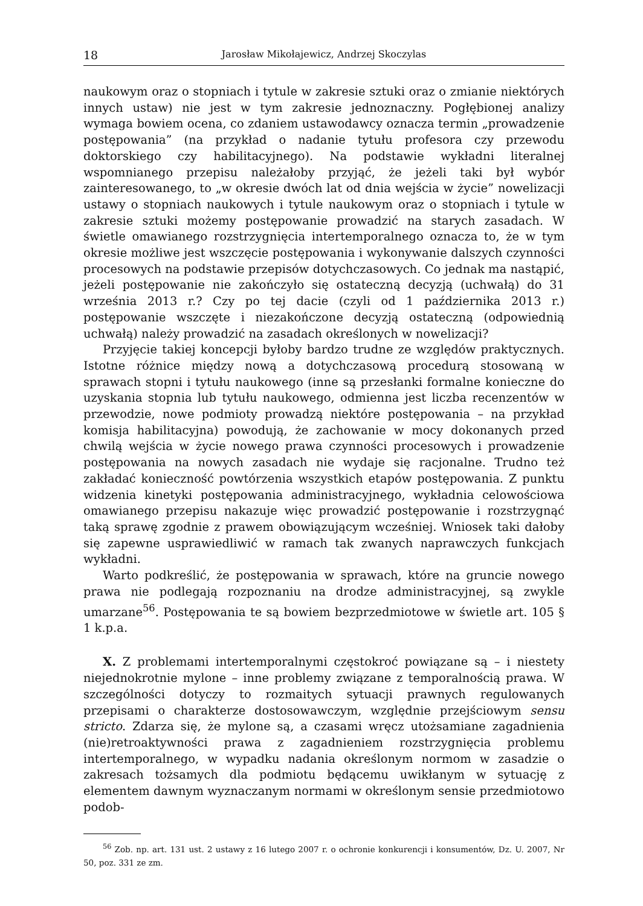18 Jarosław Mikołajewicz, Andrzej Skoczylas
naukowym oraz o stopniach i tytule w zakresie sztuki oraz o zmianie niektórych innych ustaw) nie jest w tym zakresie jednoznaczny. Pogłębionej analizy wymaga bowiem ocena, co zdaniem ustawodawcy oznacza termin „prowadzenie postępowania” (na przykład o nadanie tytułu profesora czy przewodu doktorskiego czy habilitacyjnego). Na podstawie wykładni literalnej wspomnianego przepisu należałoby przyjąć, że jeżeli taki był wybór zainteresowanego, to „w okresie dwóch lat od dnia wejścia w życie” nowelizacji ustawy o stopniach naukowych i tytule naukowym oraz o stopniach i tytule w zakresie sztuki możemy postępowanie prowadzić na starych zasadach. W świetle omawianego rozstrzygnięcia intertemporalnego oznacza to, że w tym okresie możliwe jest wszczęcie postępowania i wykonywanie dalszych czynności procesowych na podstawie przepisów dotychczasowych. Co jednak ma nastąpić, jeżeli postępowanie nie zakończyło się ostateczną decyzją (uchwałą) do 31 września 2013 r.? Czy po tej dacie (czyli od 1 października 2013 r.) postępowanie wszczęte i niezakończone decyzją ostateczną (odpowiednią uchwałą) należy prowadzić na zasadach określonych w nowelizacji?
Przyjęcie takiej koncepcji byłoby bardzo trudne ze względów praktycznych. Istotne różnice między nową a dotychczasową procedurą stosowaną w sprawach stopni i tytułu naukowego (inne są przesłanki formalne konieczne do uzyskania stopnia lub tytułu naukowego, odmienna jest liczba recenzentów w przewodzie, nowe podmioty prowadzą niektóre postępowania – na przykład komisja habilitacyjna) powodują, że zachowanie w mocy dokonanych przed chwilą wejścia w życie nowego prawa czynności procesowych i prowadzenie postępowania na nowych zasadach nie wydaje się racjonalne. Trudno też zakładać konieczność powtórzenia wszystkich etapów postępowania. Z punktu widzenia kinetyki postępowania administracyjnego, wykładnia celowościowa omawianego przepisu nakazuje więc prowadzić postępowanie i rozstrzygnąć taką sprawę zgodnie z prawem obowiązującym wcześniej. Wniosek taki dałoby się zapewne usprawiedliwić w ramach tak zwanych naprawczych funkcjach wykładni.
Warto podkreślić, że postępowania w sprawach, które na gruncie nowego prawa nie podlegają rozpoznaniu na drodze administracyjnej, są zwykle umarzane<sup>56</sup>. Postępowania te są bowiem bezprzedmiotowe w świetle art. 105 § 1 k.p.a.
X. Z problemami intertemporalnymi częstokroć powiązane są – i niestety niejednokrotnie mylone – inne problemy związane z temporalnością prawa. W szczególności dotyczy to rozmaitych sytuacji prawnych regulowanych przepisami o charakterze dostosowawczym, względnie przejściowym sensu stricto. Zdarza się, że mylone są, a czasami wręcz utożsamiane zagadnienia (nie)retroaktywności prawa z zagadnieniem rozstrzygnięcia problemu intertemporalnego, w wypadku nadania określonym normom w zasadzie o zakresach tożsamych dla podmiotu będącemu uwikłanym w sytuację z elementem dawnym wyznaczanym normami w określonym sensie przedmiotowo podob-
<sup>56</sup> Zob. np. art. 131 ust. 2 ustawy z 16 lutego 2007 r. o ochronie konkurencji i konsumentów, Dz. U. 2007, Nr 50, poz. 331 ze zm.